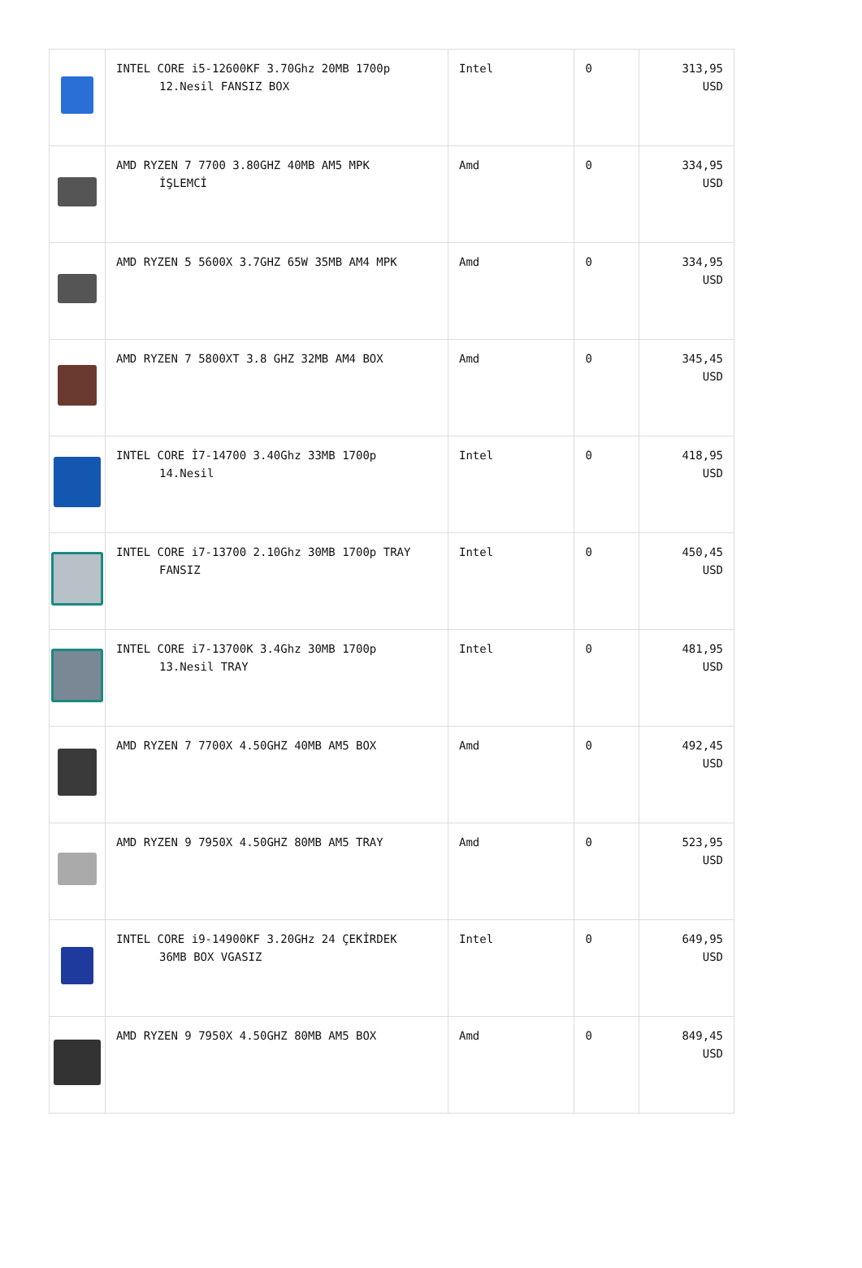| | INTEL CORE i5-12600KF 3.70Ghz 20MB 1700p 12.Nesil FANSIZ BOX | Intel | 0 | 313,95 USD |
| | AMD RYZEN 7 7700 3.80GHZ 40MB AM5 MPK İŞLEMCİ | Amd | 0 | 334,95 USD |
| | AMD RYZEN 5 5600X 3.7GHZ 65W 35MB AM4 MPK | Amd | 0 | 334,95 USD |
| | AMD RYZEN 7 5800XT 3.8 GHZ 32MB AM4 BOX | Amd | 0 | 345,45 USD |
| | INTEL CORE İ7-14700 3.40Ghz 33MB 1700p 14.Nesil | Intel | 0 | 418,95 USD |
| | INTEL CORE i7-13700 2.10Ghz 30MB 1700p TRAY FANSIZ | Intel | 0 | 450,45 USD |
| | INTEL CORE i7-13700K 3.4Ghz 30MB 1700p 13.Nesil TRAY | Intel | 0 | 481,95 USD |
| | AMD RYZEN 7 7700X 4.50GHZ 40MB AM5 BOX | Amd | 0 | 492,45 USD |
| | AMD RYZEN 9 7950X 4.50GHZ 80MB AM5 TRAY | Amd | 0 | 523,95 USD |
| | INTEL CORE i9-14900KF 3.20GHz 24 ÇEKİRDEK 36MB BOX VGASIZ | Intel | 0 | 649,95 USD |
| | AMD RYZEN 9 7950X 4.50GHZ 80MB AM5 BOX | Amd | 0 | 849,45 USD |